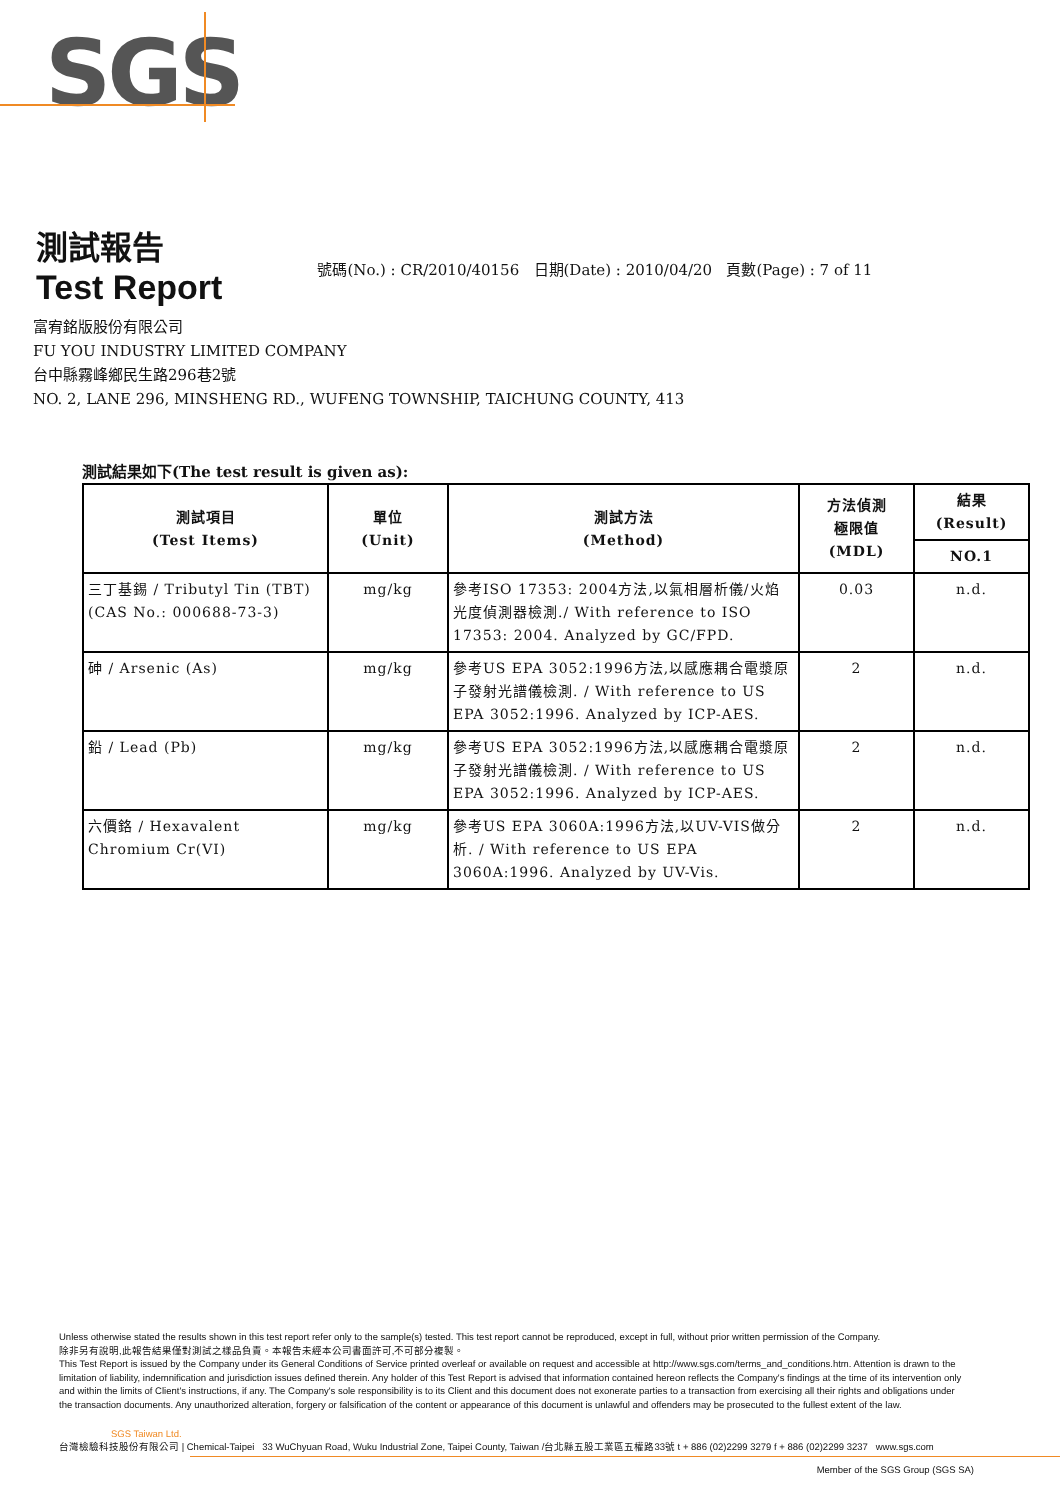SGS
測試報告
Test Report
號碼(No.) : CR/2010/40156 日期(Date) : 2010/04/20 頁數(Page) : 7 of 11
富宥銘版股份有限公司
FU YOU INDUSTRY LIMITED COMPANY
台中縣霧峰鄉民生路296巷2號
NO. 2, LANE 296, MINSHENG RD., WUFENG TOWNSHIP, TAICHUNG COUNTY, 413
測試結果如下(The test result is given as):
| 測試項目 (Test Items) | 單位 (Unit) | 測試方法 (Method) | 方法偵測 極限值 (MDL) | 結果 (Result) |
| --- | --- | --- | --- | --- |
| | | | | NO.1 |
| 三丁基錫 / Tributyl Tin (TBT) (CAS No.: 000688-73-3) | mg/kg | 參考ISO 17353: 2004方法,以氣相層析儀/火焰光度偵測器檢測./ With reference to ISO 17353: 2004. Analyzed by GC/FPD. | 0.03 | n.d. |
| 砷 / Arsenic (As) | mg/kg | 參考US EPA 3052:1996方法,以感應耦合電漿原子發射光譜儀檢測. / With reference to US EPA 3052:1996. Analyzed by ICP-AES. | 2 | n.d. |
| 鉛 / Lead (Pb) | mg/kg | 參考US EPA 3052:1996方法,以感應耦合電漿原子發射光譜儀檢測. / With reference to US EPA 3052:1996. Analyzed by ICP-AES. | 2 | n.d. |
| 六價鉻 / Hexavalent Chromium Cr(VI) | mg/kg | 參考US EPA 3060A:1996方法,以UV-VIS做分析. / With reference to US EPA 3060A:1996. Analyzed by UV-Vis. | 2 | n.d. |
Unless otherwise stated the results shown in this test report refer only to the sample(s) tested. This test report cannot be reproduced, except in full, without prior written permission of the Company.
除非另有說明,此報告結果僅對測試之樣品負責。本報告未經本公司書面許可,不可部分複製。
This Test Report is issued by the Company under its General Conditions of Service printed overleaf or available on request and accessible at http://www.sgs.com/terms_and_conditions.htm. Attention is drawn to the limitation of liability, indemnification and jurisdiction issues defined therein. Any holder of this Test Report is advised that information contained hereon reflects the Company's findings at the time of its intervention only and within the limits of Client's instructions, if any. The Company's sole responsibility is to its Client and this document does not exonerate parties to a transaction from exercising all their rights and obligations under the transaction documents. Any unauthorized alteration, forgery or falsification of the content or appearance of this document is unlawful and offenders may be prosecuted to the fullest extent of the law.
SGS Taiwan Ltd.
台灣檢驗科技股份有限公司 | Chemical-Taipei 33 WuChyuan Road, Wuku Industrial Zone, Taipei County, Taiwan /台北縣五股工業區五權路33號 t + 886 (02)2299 3279 f + 886 (02)2299 3237 www.sgs.com
Member of the SGS Group (SGS SA)